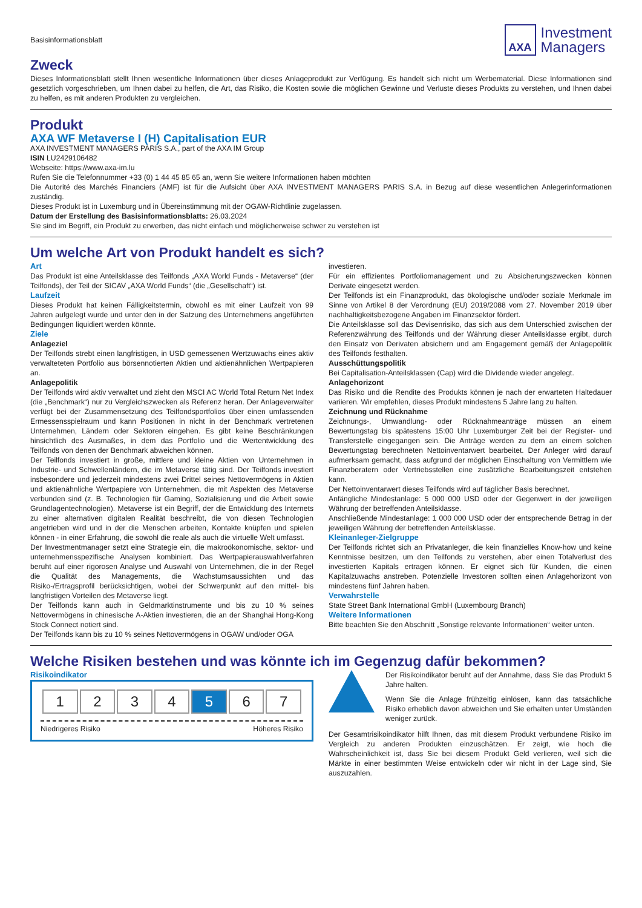Basisinformationsblatt
AXA
Investment
Managers
Zweck
Dieses Informationsblatt stellt Ihnen wesentliche Informationen über dieses Anlageprodukt zur Verfügung. Es handelt sich nicht um Werbematerial. Diese Informationen sind gesetzlich vorgeschrieben, um Ihnen dabei zu helfen, die Art, das Risiko, die Kosten sowie die möglichen Gewinne und Verluste dieses Produkts zu verstehen, und Ihnen dabei zu helfen, es mit anderen Produkten zu vergleichen.
Produkt
AXA WF Metaverse I (H) Capitalisation EUR
AXA INVESTMENT MANAGERS PARIS S.A., part of the AXA IM Group
ISIN LU2429106482
Webseite: https://www.axa-im.lu
Rufen Sie die Telefonnummer +33 (0) 1 44 45 85 65 an, wenn Sie weitere Informationen haben möchten
Die Autorité des Marchés Financiers (AMF) ist für die Aufsicht über AXA INVESTMENT MANAGERS PARIS S.A. in Bezug auf diese wesentlichen Anlegerinformationen zuständig.
Dieses Produkt ist in Luxemburg und in Übereinstimmung mit der OGAW-Richtlinie zugelassen.
Datum der Erstellung des Basisinformationsblatts: 26.03.2024
Sie sind im Begriff, ein Produkt zu erwerben, das nicht einfach und möglicherweise schwer zu verstehen ist
Um welche Art von Produkt handelt es sich?
Art
Das Produkt ist eine Anteilsklasse des Teilfonds „AXA World Funds - Metaverse“ (der Teilfonds), der Teil der SICAV „AXA World Funds“ (die „Gesellschaft“) ist.
Laufzeit
Dieses Produkt hat keinen Fälligkeitstermin, obwohl es mit einer Laufzeit von 99 Jahren aufgelegt wurde und unter den in der Satzung des Unternehmens angeführten Bedingungen liquidiert werden könnte.
Ziele
Anlageziel
Der Teilfonds strebt einen langfristigen, in USD gemessenen Wertzuwachs eines aktiv verwalteteten Portfolio aus börsennotierten Aktien und aktienähnlichen Wertpapieren an.
Anlagepolitik
Der Teilfonds wird aktiv verwaltet und zieht den MSCI AC World Total Return Net Index (die „Benchmark“) nur zu Vergleichszwecken als Referenz heran. Der Anlageverwalter verfügt bei der Zusammensetzung des Teilfondsportfolios über einen umfassenden Ermessensspielraum und kann Positionen in nicht in der Benchmark vertretenen Unternehmen, Ländern oder Sektoren eingehen. Es gibt keine Beschränkungen hinsichtlich des Ausmaßes, in dem das Portfolio und die Wertentwicklung des Teilfonds von denen der Benchmark abweichen können.
Der Teilfonds investiert in große, mittlere und kleine Aktien von Unternehmen in Industrie- und Schwellenländern, die im Metaverse tätig sind. Der Teilfonds investiert insbesondere und jederzeit mindestens zwei Drittel seines Nettovermögens in Aktien und aktienähnliche Wertpapiere von Unternehmen, die mit Aspekten des Metaverse verbunden sind (z. B. Technologien für Gaming, Sozialisierung und die Arbeit sowie Grundlagentechnologien). Metaverse ist ein Begriff, der die Entwicklung des Internets zu einer alternativen digitalen Realität beschreibt, die von diesen Technologien angetrieben wird und in der die Menschen arbeiten, Kontakte knüpfen und spielen können - in einer Erfahrung, die sowohl die reale als auch die virtuelle Welt umfasst.
Der Investmentmanager setzt eine Strategie ein, die makroökonomische, sektor- und unternehmensspezifische Analysen kombiniert. Das Wertpapierauswahlverfahren beruht auf einer rigorosen Analyse und Auswahl von Unternehmen, die in der Regel die Qualität des Managements, die Wachstumsaussichten und das Risiko-/Ertragsprofil berücksichtigen, wobei der Schwerpunkt auf den mittel- bis langfristigen Vorteilen des Metaverse liegt.
Der Teilfonds kann auch in Geldmarktinstrumente und bis zu 10 % seines Nettovermögens in chinesische A-Aktien investieren, die an der Shanghai Hong-Kong Stock Connect notiert sind.
Der Teilfonds kann bis zu 10 % seines Nettovermögens in OGAW und/oder OGA
investieren.
Für ein effizientes Portfoliomanagement und zu Absicherungszwecken können Derivate eingesetzt werden.
Der Teilfonds ist ein Finanzprodukt, das ökologische und/oder soziale Merkmale im Sinne von Artikel 8 der Verordnung (EU) 2019/2088 vom 27. November 2019 über nachhaltigkeitsbezogene Angaben im Finanzsektor fördert.
Die Anteilsklasse soll das Devisenrisiko, das sich aus dem Unterschied zwischen der Referenzwährung des Teilfonds und der Währung dieser Anteilsklasse ergibt, durch den Einsatz von Derivaten absichern und am Engagement gemäß der Anlagepolitik des Teilfonds festhalten.
Ausschüttungspolitik
Bei Capitalisation-Anteilsklassen (Cap) wird die Dividende wieder angelegt.
Anlagehorizont
Das Risiko und die Rendite des Produkts können je nach der erwarteten Haltedauer variieren. Wir empfehlen, dieses Produkt mindestens 5 Jahre lang zu halten.
Zeichnung und Rücknahme
Zeichnungs-, Umwandlung- oder Rücknahmeanträge müssen an einem Bewertungstag bis spätestens 15:00 Uhr Luxemburger Zeit bei der Register- und Transferstelle eingegangen sein. Die Anträge werden zu dem an einem solchen Bewertungstag berechneten Nettoinventarwert bearbeitet. Der Anleger wird darauf aufmerksam gemacht, dass aufgrund der möglichen Einschaltung von Vermittlern wie Finanzberatern oder Vertriebsstellen eine zusätzliche Bearbeitungszeit entstehen kann.
Der Nettoinventarwert dieses Teilfonds wird auf täglicher Basis berechnet.
Anfängliche Mindestanlage: 5 000 000 USD oder der Gegenwert in der jeweiligen Währung der betreffenden Anteilsklasse.
Anschließende Mindestanlage: 1 000 000 USD oder der entsprechende Betrag in der jeweiligen Währung der betreffenden Anteilsklasse.
Kleinanleger-Zielgruppe
Der Teilfonds richtet sich an Privatanleger, die kein finanzielles Know-how und keine Kenntnisse besitzen, um den Teilfonds zu verstehen, aber einen Totalverlust des investierten Kapitals ertragen können. Er eignet sich für Kunden, die einen Kapitalzuwachs anstreben. Potenzielle Investoren sollten einen Anlagehorizont von mindestens fünf Jahren haben.
Verwahrstelle
State Street Bank International GmbH (Luxembourg Branch)
Weitere Informationen
Bitte beachten Sie den Abschnitt „Sonstige relevante Informationen“ weiter unten.
Welche Risiken bestehen und was könnte ich im Gegenzug dafür bekommen?
Risikoindikator
| 1 | 2 | 3 | 4 | 5 | 6 | 7 |
Niedrigeres Risiko Höheres Risiko
Der Risikoindikator beruht auf der Annahme, dass Sie das Produkt 5 Jahre halten.
Wenn Sie die Anlage frühzeitig einlösen, kann das tatsächliche Risiko erheblich davon abweichen und Sie erhalten unter Umständen weniger zurück.
Der Gesamtrisikoindikator hilft Ihnen, das mit diesem Produkt verbundene Risiko im Vergleich zu anderen Produkten einzuschätzen. Er zeigt, wie hoch die Wahrscheinlichkeit ist, dass Sie bei diesem Produkt Geld verlieren, weil sich die Märkte in einer bestimmten Weise entwickeln oder wir nicht in der Lage sind, Sie auszuzahlen.